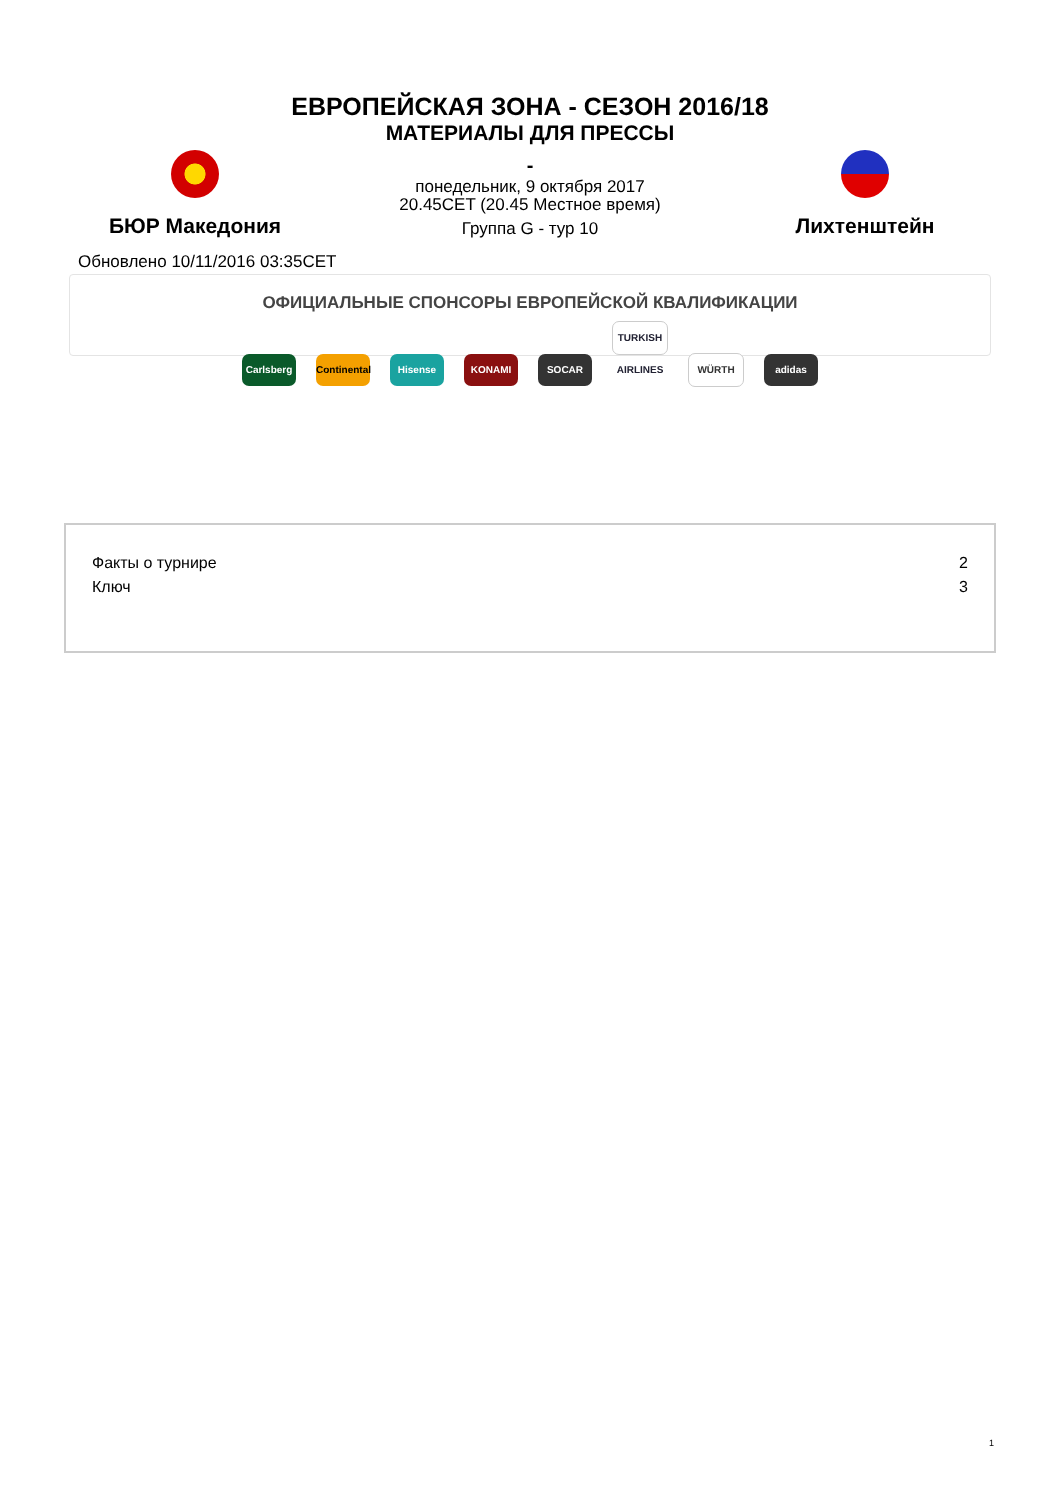ЕВРОПЕЙСКАЯ ЗОНА - СЕЗОН 2016/18
МАТЕРИАЛЫ ДЛЯ ПРЕССЫ
БЮР Македония
-
понедельник, 9 октября 2017
20.45CET (20.45 Местное время)
Группа G - тур 10
Лихтенштейн
Обновлено 10/11/2016 03:35CET
ОФИЦИАЛЬНЫЕ СПОНСОРЫ ЕВРОПЕЙСКОЙ КВАЛИФИКАЦИИ
Carlsberg Continental Hisense KONAMI SOCAR TURKISH AIRLINES WÜRTH adidas
| Факты о турнире | 2 |
| Ключ | 3 |
1